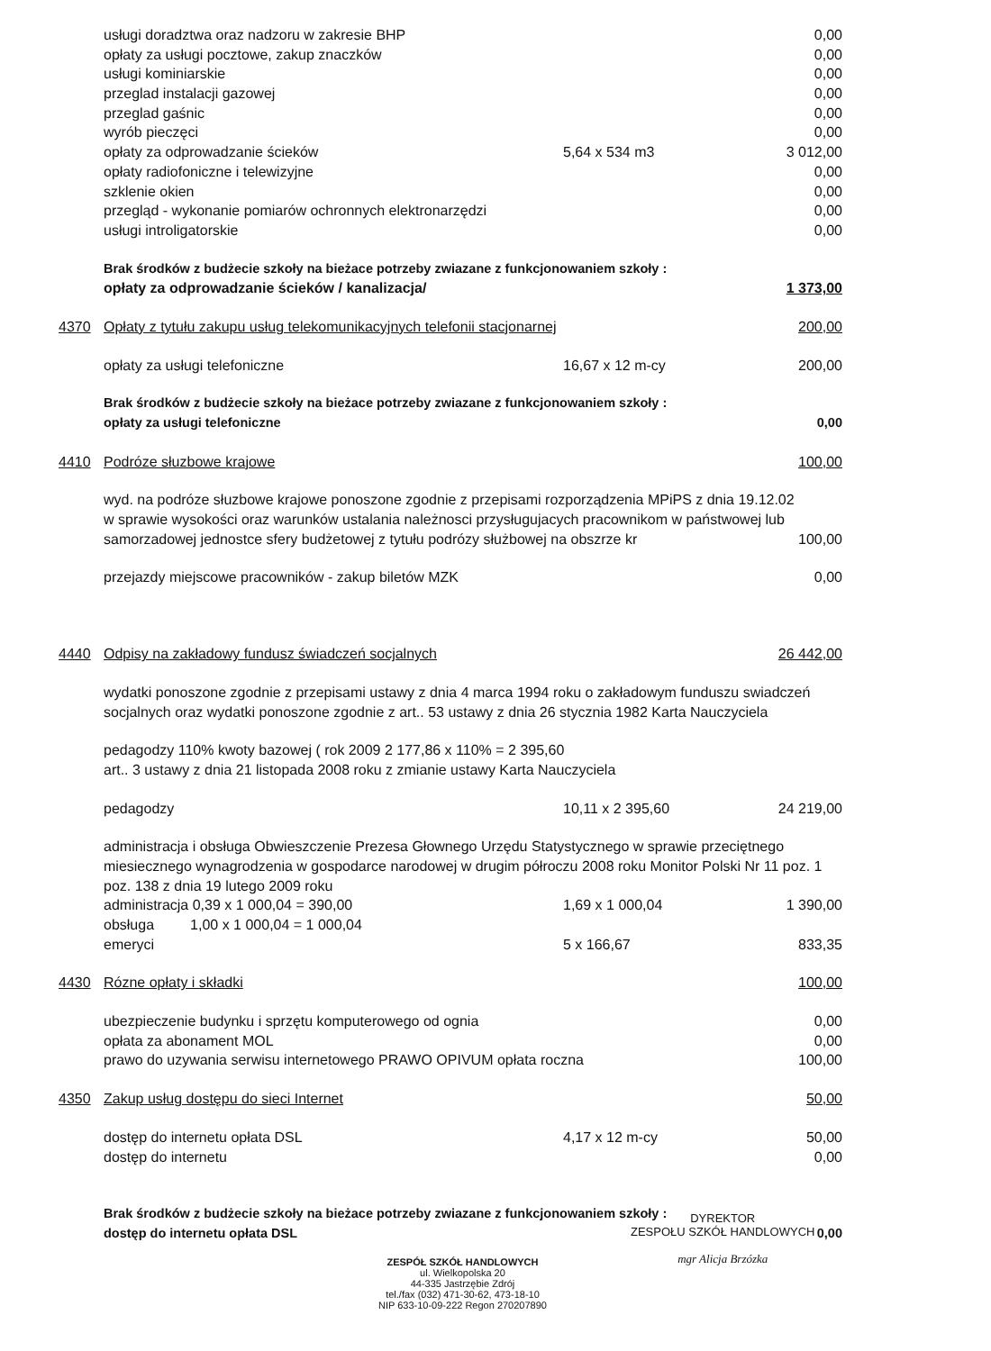| | usługi doradztwa oraz nadzoru w zakresie BHP | | 0,00 |
| | opłaty za usługi pocztowe, zakup znaczków | | 0,00 |
| | usługi kominiarskie | | 0,00 |
| | przeglad instalacji gazowej | | 0,00 |
| | przeglad gaśnic | | 0,00 |
| | wyrób pieczęci | | 0,00 |
| | opłaty za odprowadzanie ścieków | 5,64 x 534 m3 | 3 012,00 |
| | opłaty radiofoniczne i telewizyjne | | 0,00 |
| | szklenie okien | | 0,00 |
| | przegląd - wykonanie pomiarów ochronnych elektronarzędzi | | 0,00 |
| | usługi introligatorskie | | 0,00 |
| | Brak środków z budżecie szkoły na bieżace potrzeby zwiazane z funkcjonowaniem szkoły : | | |
| | opłaty za odprowadzanie ścieków / kanalizacja/ | | 1 373,00 |
| 4370 | Opłaty z tytułu zakupu usług telekomunikacyjnych telefonii stacjonarnej | | 200,00 |
| | opłaty za usługi telefoniczne | 16,67 x 12 m-cy | 200,00 |
| | Brak środków z budżecie szkoły na bieżace potrzeby zwiazane z funkcjonowaniem szkoły : | | |
| | opłaty za usługi telefoniczne | | 0,00 |
| 4410 | Podróze słuzbowe krajowe | | 100,00 |
| | wyd. na podróze słuzbowe krajowe ponoszone zgodnie z przepisami rozporządzenia MPiPS z dnia 19.12.02 | | |
| | w sprawie wysokości oraz warunków ustalania należnosci przysługujacych pracownikom w państwowej lub | | |
| | samorzadowej jednostce sfery budżetowej z tytułu podrózy służbowej na obszrze kr | | 100,00 |
| | przejazdy miejscowe pracowników - zakup biletów MZK | | 0,00 |
| 4440 | Odpisy na zakładowy fundusz świadczeń socjalnych | | 26 442,00 |
| | wydatki ponoszone zgodnie z przepisami ustawy z dnia 4 marca 1994 roku o zakładowym funduszu swiadczeń | | |
| | socjalnych oraz wydatki ponoszone zgodnie z art.. 53 ustawy z dnia 26 stycznia 1982 Karta Nauczyciela | | |
| | pedagodzy 110% kwoty bazowej ( rok 2009 2 177,86 x 110% = 2 395,60 | | |
| | art.. 3 ustawy z dnia 21 listopada 2008 roku z zmianie ustawy Karta Nauczyciela | | |
| | pedagodzy | 10,11 x 2 395,60 | 24 219,00 |
| | administracja i obsługa Obwieszczenie Prezesa Głownego Urzędu Statystycznego w sprawie przeciętnego | | |
| | miesiecznego wynagrodzenia w gospodarce narodowej w drugim półroczu 2008 roku Monitor Polski Nr 11 poz. 1 | | |
| | poz. 138 z dnia 19 lutego 2009 roku | | |
| | administracja 0,39 x 1 000,04 = 390,00 | 1,69 x 1 000,04 | 1 390,00 |
| | obsługa 1,00 x 1 000,04 = 1 000,04 | | |
| | emeryci | 5 x 166,67 | 833,35 |
| 4430 | Rózne opłaty i składki | | 100,00 |
| | ubezpieczenie budynku i sprzętu komputerowego od ognia | | 0,00 |
| | opłata za abonament MOL | | 0,00 |
| | prawo do uzywania serwisu internetowego PRAWO OPIVUM opłata roczna | | 100,00 |
| 4350 | Zakup usług dostępu do sieci Internet | | 50,00 |
| | dostęp do internetu opłata DSL | 4,17 x 12 m-cy | 50,00 |
| | dostęp do internetu | | 0,00 |
| | Brak środków z budżecie szkoły na bieżace potrzeby zwiazane z funkcjonowaniem szkoły : | | |
| | dostęp do internetu opłata DSL | | 0,00 |
ZESPÓŁ SZKÓŁ HANDLOWYCH
ul. Wielkopolska 20
44-335 Jastrzębie Zdrój
tel./fax (032) 471-30-62, 473-18-10
NIP 633-10-09-222 Regon 270207890
DYREKTOR
ZESPOŁU SZKÓŁ HANDLOWYCH
mgr Alicja Brzózka